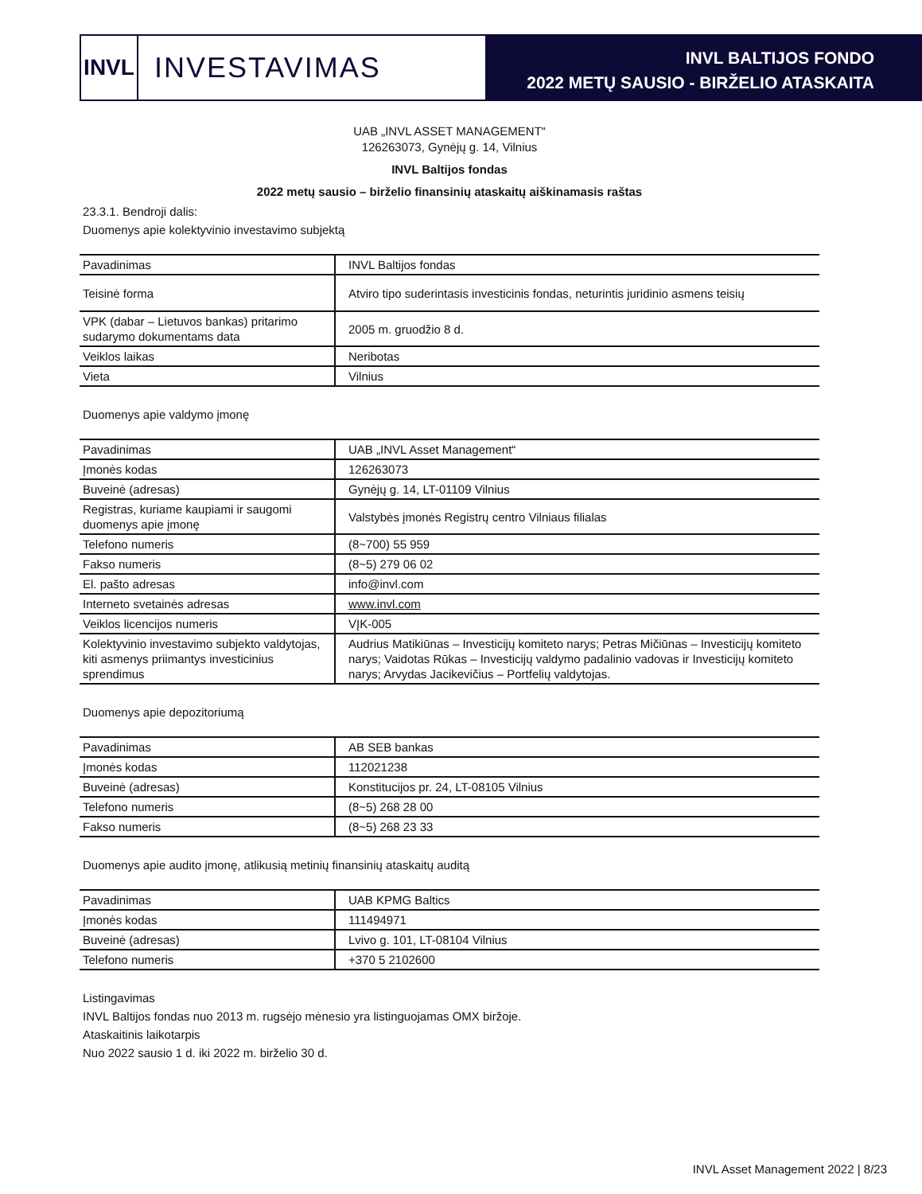INVL
INVESTAVIMAS
INVL BALTIJOS FONDO
2022 METŲ SAUSIO - BIRŽELIO ATASKAITA
UAB „INVL ASSET MANAGEMENT“
126263073, Gynėjų g. 14, Vilnius
INVL Baltijos fondas
2022 metų sausio – birželio finansinių ataskaitų aiškinamasis raštas
23.3.1. Bendroji dalis:
Duomenys apie kolektyvinio investavimo subjektą
| Pavadinimas | INVL Baltijos fondas |
| Teisinė forma | Atviro tipo suderintasis investicinis fondas, neturintis juridinio asmens teisių |
| VPK (dabar – Lietuvos bankas) pritarimo sudarymo dokumentams data | 2005 m. gruodžio 8 d. |
| Veiklos laikas | Neribotas |
| Vieta | Vilnius |
Duomenys apie valdymo įmonę
| Pavadinimas | UAB „INVL Asset Management“ |
| Įmonės kodas | 126263073 |
| Buveinė (adresas) | Gynėjų g. 14, LT-01109 Vilnius |
| Registras, kuriame kaupiami ir saugomi duomenys apie įmonę | Valstybės įmonės Registrų centro Vilniaus filialas |
| Telefono numeris | (8~700) 55 959 |
| Fakso numeris | (8~5) 279 06 02 |
| El. pašto adresas | info@invl.com |
| Interneto svetainės adresas | www.invl.com |
| Veiklos licencijos numeris | VĮK-005 |
| Kolektyvinio investavimo subjekto valdytojas, kiti asmenys priimantys investicinius sprendimus | Audrius Matikiūnas – Investicijų komiteto narys; Petras Mičiūnas – Investicijų komiteto narys; Vaidotas Rūkas – Investicijų valdymo padalinio vadovas ir Investicijų komiteto narys; Arvydas Jacikevičius – Portfelių valdytojas. |
Duomenys apie depozitoriumą
| Pavadinimas | AB SEB bankas |
| Įmonės kodas | 112021238 |
| Buveinė (adresas) | Konstitucijos pr. 24, LT-08105 Vilnius |
| Telefono numeris | (8~5) 268 28 00 |
| Fakso numeris | (8~5) 268 23 33 |
Duomenys apie audito įmonę, atlikusią metinių finansinių ataskaitų auditą
| Pavadinimas | UAB KPMG Baltics |
| Įmonės kodas | 111494971 |
| Buveinė (adresas) | Lvivo g. 101, LT-08104 Vilnius |
| Telefono numeris | +370 5 2102600 |
Listingavimas
INVL Baltijos fondas nuo 2013 m. rugsėjo mėnesio yra listinguojamas OMX biržoje.
Ataskaitinis laikotarpis
Nuo 2022 sausio 1 d. iki 2022 m. birželio 30 d.
INVL Asset Management 2022 | 8/23